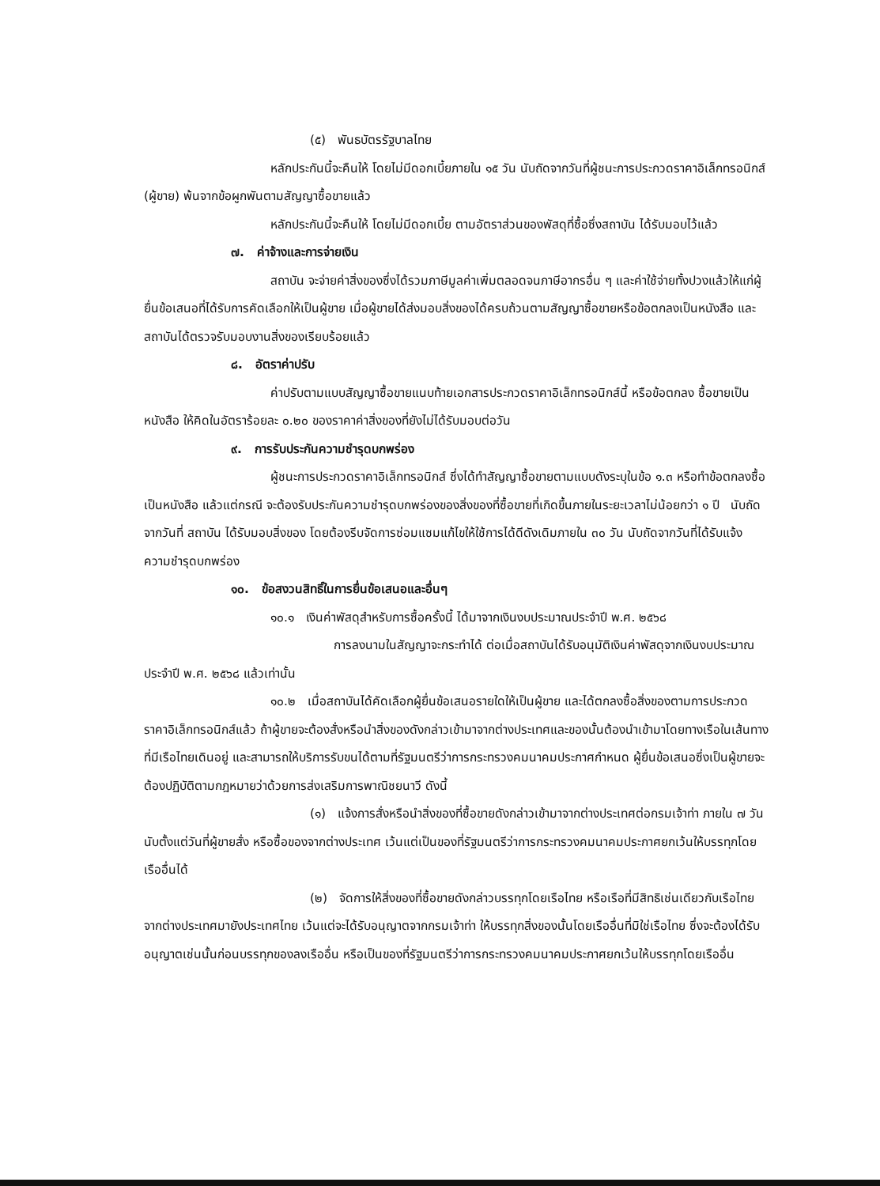(๕) พันธบัตรรัฐบาลไทย
หลักประกันนี้จะคืนให้ โดยไม่มีดอกเบี้ยภายใน ๑๕ วัน นับถัดจากวันที่ผู้ชนะการประกวดราคาอิเล็กทรอนิกส์ (ผู้ขาย) พ้นจากข้อผูกพันตามสัญญาซื้อขายแล้ว
หลักประกันนี้จะคืนให้ โดยไม่มีดอกเบี้ย ตามอัตราส่วนของพัสดุที่ซื้อซึ่งสถาบัน ได้รับมอบไว้แล้ว
๗. ค่าจ้างและการจ่ายเงิน
สถาบัน จะจ่ายค่าสิ่งของซึ่งได้รวมภาษีมูลค่าเพิ่มตลอดจนภาษีอากรอื่น ๆ และค่าใช้จ่ายทั้งปวงแล้วให้แก่ผู้ยื่นข้อเสนอที่ได้รับการคัดเลือกให้เป็นผู้ขาย เมื่อผู้ขายได้ส่งมอบสิ่งของได้ครบถ้วนตามสัญญาซื้อขายหรือข้อตกลงเป็นหนังสือ และสถาบันได้ตรวจรับมอบงานสิ่งของเรียบร้อยแล้ว
๘. อัตราค่าปรับ
ค่าปรับตามแบบสัญญาซื้อขายแนบท้ายเอกสารประกวดราคาอิเล็กทรอนิกส์นี้ หรือข้อตกลง ซื้อขายเป็นหนังสือ ให้คิดในอัตราร้อยละ ๐.๒๐ ของราคาค่าสิ่งของที่ยังไม่ได้รับมอบต่อวัน
๙. การรับประกันความชำรุดบกพร่อง
ผู้ชนะการประกวดราคาอิเล็กทรอนิกส์ ซึ่งได้ทำสัญญาซื้อขายตามแบบดังระบุในข้อ ๑.๓ หรือทำข้อตกลงซื้อเป็นหนังสือ แล้วแต่กรณี จะต้องรับประกันความชำรุดบกพร่องของสิ่งของที่ซื้อขายที่เกิดขึ้นภายในระยะเวลาไม่น้อยกว่า ๑ ปี นับถัดจากวันที่ สถาบัน ได้รับมอบสิ่งของ โดยต้องรีบจัดการซ่อมแซมแก้ไขให้ใช้การได้ดีดังเดิมภายใน ๓๐ วัน นับถัดจากวันที่ได้รับแจ้งความชำรุดบกพร่อง
๑๐. ข้อสงวนสิทธิ์ในการยื่นข้อเสนอและอื่นๆ
๑๐.๑ เงินค่าพัสดุสำหรับการซื้อครั้งนี้ ได้มาจากเงินงบประมาณประจำปี พ.ศ. ๒๕๖๘
การลงนามในสัญญาจะกระทำได้ ต่อเมื่อสถาบันได้รับอนุมัติเงินค่าพัสดุจากเงินงบประมาณประจำปี พ.ศ. ๒๕๖๘ แล้วเท่านั้น
๑๐.๒ เมื่อสถาบันได้คัดเลือกผู้ยื่นข้อเสนอรายใดให้เป็นผู้ขาย และได้ตกลงซื้อสิ่งของตามการประกวดราคาอิเล็กทรอนิกส์แล้ว ถ้าผู้ขายจะต้องสั่งหรือนำสิ่งของดังกล่าวเข้ามาจากต่างประเทศและของนั้นต้องนำเข้ามาโดยทางเรือในเส้นทางที่มีเรือไทยเดินอยู่ และสามารถให้บริการรับขนได้ตามที่รัฐมนตรีว่าการกระทรวงคมนาคมประกาศกำหนด ผู้ยื่นข้อเสนอซึ่งเป็นผู้ขายจะต้องปฏิบัติตามกฎหมายว่าด้วยการส่งเสริมการพาณิชยนาวี ดังนี้
(๑) แจ้งการสั่งหรือนำสิ่งของที่ซื้อขายดังกล่าวเข้ามาจากต่างประเทศต่อกรมเจ้าท่า ภายใน ๗ วัน นับตั้งแต่วันที่ผู้ขายสั่ง หรือซื้อของจากต่างประเทศ เว้นแต่เป็นของที่รัฐมนตรีว่าการกระทรวงคมนาคมประกาศยกเว้นให้บรรทุกโดยเรืออื่นได้
(๒) จัดการให้สิ่งของที่ซื้อขายดังกล่าวบรรทุกโดยเรือไทย หรือเรือที่มีสิทธิเช่นเดียวกับเรือไทย จากต่างประเทศมายังประเทศไทย เว้นแต่จะได้รับอนุญาตจากกรมเจ้าท่า ให้บรรทุกสิ่งของนั้นโดยเรืออื่นที่มิใช่เรือไทย ซึ่งจะต้องได้รับอนุญาตเช่นนั้นก่อนบรรทุกของลงเรืออื่น หรือเป็นของที่รัฐมนตรีว่าการกระทรวงคมนาคมประกาศยกเว้นให้บรรทุกโดยเรืออื่น